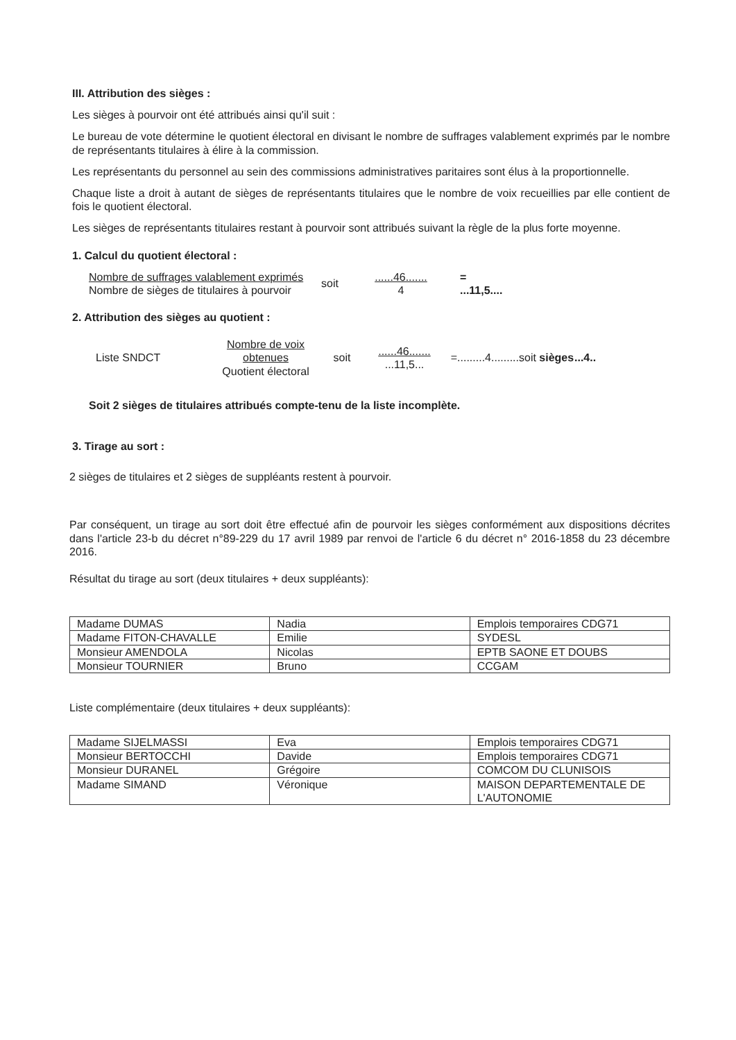III. Attribution des sièges :
Les sièges à pourvoir ont été attribués ainsi qu'il suit :
Le bureau de vote détermine le quotient électoral en divisant le nombre de suffrages valablement exprimés par le nombre de représentants titulaires à élire à la commission.
Les représentants du personnel au sein des commissions administratives paritaires sont élus à la proportionnelle.
Chaque liste a droit à autant de sièges de représentants titulaires que le nombre de voix recueillies par elle contient de fois le quotient électoral.
Les sièges de représentants titulaires restant à pourvoir sont attribués suivant la règle de la plus forte moyenne.
1. Calcul du quotient électoral :
Nombre de suffrages valablement exprimés
Nombre de sièges de titulaires à pourvoir
soit
......46.......
4
=
...11,5....
2. Attribution des sièges au quotient :
Liste SNDCT
Nombre de voix obtenues
Quotient électoral
soit
......46.......
...11,5...
=.........4.........
soit sièges
...4..
Soit 2 sièges de titulaires attribués compte-tenu de la liste incomplète.
3. Tirage au sort :
2 sièges de titulaires et 2 sièges de suppléants restent à pourvoir.
Par conséquent, un tirage au sort doit être effectué afin de pourvoir les sièges conformément aux dispositions décrites dans l'article 23-b du décret n°89-229 du 17 avril 1989 par renvoi de l'article 6 du décret n° 2016-1858 du 23 décembre 2016.
Résultat du tirage au sort (deux titulaires + deux suppléants):
| Madame DUMAS | Nadia | Emplois temporaires CDG71 |
| Madame FITON-CHAVALLE | Emilie | SYDESL |
| Monsieur AMENDOLA | Nicolas | EPTB SAONE ET DOUBS |
| Monsieur TOURNIER | Bruno | CCGAM |
Liste complémentaire (deux titulaires + deux suppléants):
| Madame SIJELMASSI | Eva | Emplois temporaires CDG71 |
| Monsieur BERTOCCHI | Davide | Emplois temporaires CDG71 |
| Monsieur DURANEL | Grégoire | COMCOM DU CLUNISOIS |
| Madame SIMAND | Véronique | MAISON DEPARTEMENTALE DE L'AUTONOMIE |